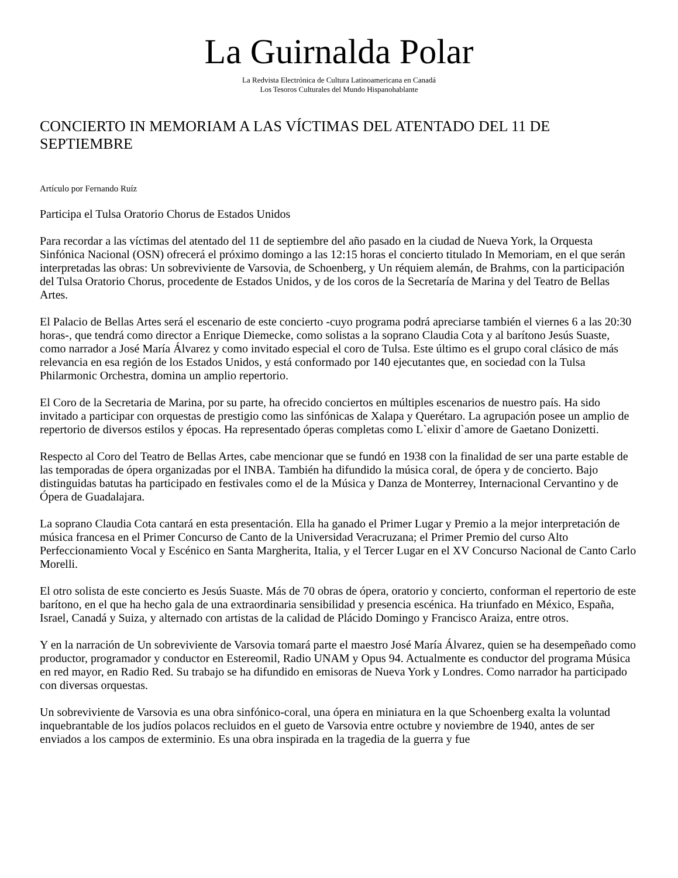La Guirnalda Polar
La Redvista Electrónica de Cultura Latinoamericana en Canadá
Los Tesoros Culturales del Mundo Hispanohablante
CONCIERTO IN MEMORIAM A LAS VÍCTIMAS DEL ATENTADO DEL 11 DE SEPTIEMBRE
Artículo por Fernando Ruíz
Participa el Tulsa Oratorio Chorus de Estados Unidos
Para recordar a las víctimas del atentado del 11 de septiembre del año pasado en la ciudad de Nueva York, la Orquesta Sinfónica Nacional (OSN) ofrecerá el próximo domingo a las 12:15 horas el concierto titulado In Memoriam, en el que serán interpretadas las obras: Un sobreviviente de Varsovia, de Schoenberg, y Un réquiem alemán, de Brahms, con la participación del Tulsa Oratorio Chorus, procedente de Estados Unidos, y de los coros de la Secretaría de Marina y del Teatro de Bellas Artes.
El Palacio de Bellas Artes será el escenario de este concierto -cuyo programa podrá apreciarse también el viernes 6 a las 20:30 horas-, que tendrá como director a Enrique Diemecke, como solistas a la soprano Claudia Cota y al barítono Jesús Suaste, como narrador a José María Álvarez y como invitado especial el coro de Tulsa. Este último es el grupo coral clásico de más relevancia en esa región de los Estados Unidos, y está conformado por 140 ejecutantes que, en sociedad con la Tulsa Philarmonic Orchestra, domina un amplio repertorio.
El Coro de la Secretaria de Marina, por su parte, ha ofrecido conciertos en múltiples escenarios de nuestro país. Ha sido invitado a participar con orquestas de prestigio como las sinfónicas de Xalapa y Querétaro. La agrupación posee un amplio de repertorio de diversos estilos y épocas. Ha representado óperas completas como L`elixir d`amore de Gaetano Donizetti.
Respecto al Coro del Teatro de Bellas Artes, cabe mencionar que se fundó en 1938 con la finalidad de ser una parte estable de las temporadas de ópera organizadas por el INBA. También ha difundido la música coral, de ópera y de concierto. Bajo distinguidas batutas ha participado en festivales como el de la Música y Danza de Monterrey, Internacional Cervantino y de Ópera de Guadalajara.
La soprano Claudia Cota cantará en esta presentación. Ella ha ganado el Primer Lugar y Premio a la mejor interpretación de música francesa en el Primer Concurso de Canto de la Universidad Veracruzana; el Primer Premio del curso Alto Perfeccionamiento Vocal y Escénico en Santa Margherita, Italia, y el Tercer Lugar en el XV Concurso Nacional de Canto Carlo Morelli.
El otro solista de este concierto es Jesús Suaste. Más de 70 obras de ópera, oratorio y concierto, conforman el repertorio de este barítono, en el que ha hecho gala de una extraordinaria sensibilidad y presencia escénica. Ha triunfado en México, España, Israel, Canadá y Suiza, y alternado con artistas de la calidad de Plácido Domingo y Francisco Araiza, entre otros.
Y en la narración de Un sobreviviente de Varsovia tomará parte el maestro José María Álvarez, quien se ha desempeñado como productor, programador y conductor en Estereomil, Radio UNAM y Opus 94. Actualmente es conductor del programa Música en red mayor, en Radio Red. Su trabajo se ha difundido en emisoras de Nueva York y Londres. Como narrador ha participado con diversas orquestas.
Un sobreviviente de Varsovia es una obra sinfónico-coral, una ópera en miniatura en la que Schoenberg exalta la voluntad inquebrantable de los judíos polacos recluidos en el gueto de Varsovia entre octubre y noviembre de 1940, antes de ser enviados a los campos de exterminio. Es una obra inspirada en la tragedia de la guerra y fue